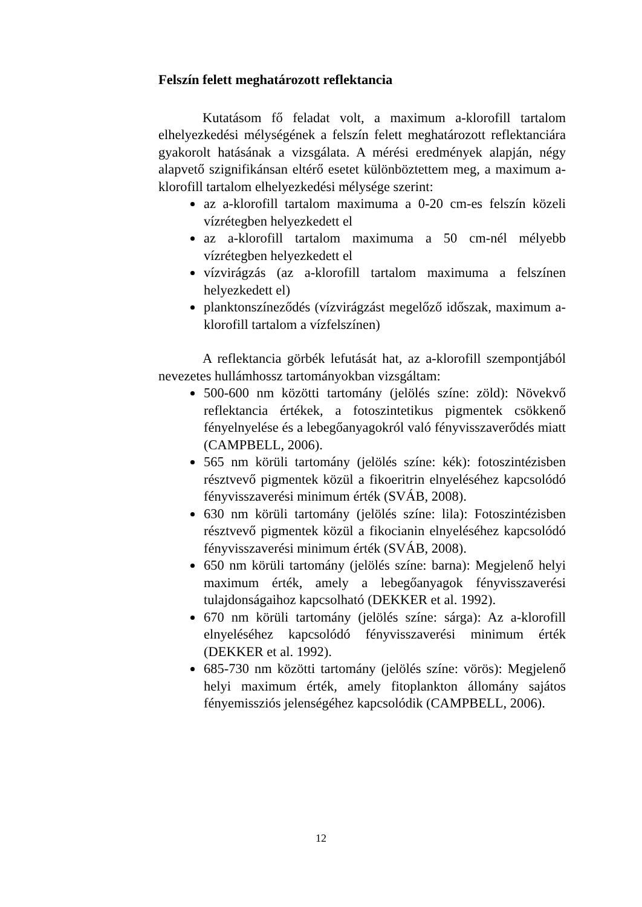Felszín felett meghatározott reflektancia
Kutatásom fő feladat volt, a maximum a-klorofill tartalom elhelyezkedési mélységének a felszín felett meghatározott reflektanciára gyakorolt hatásának a vizsgálata. A mérési eredmények alapján, négy alapvető szignifikánsan eltérő esetet különböztettem meg, a maximum a-klorofill tartalom elhelyezkedési mélysége szerint:
az a-klorofill tartalom maximuma a 0-20 cm-es felszín közeli vízrétegben helyezkedett el
az a-klorofill tartalom maximuma a 50 cm-nél mélyebb vízrétegben helyezkedett el
vízvirágzás (az a-klorofill tartalom maximuma a felszínen helyezkedett el)
planktonszíneződés (vízvirágzást megelőző időszak, maximum a-klorofill tartalom a vízfelszínen)
A reflektancia görbék lefutását hat, az a-klorofill szempontjából nevezetes hullámhossz tartományokban vizsgáltam:
500-600 nm közötti tartomány (jelölés színe: zöld): Növekvő reflektancia értékek, a fotoszintetikus pigmentek csökkenő fényelnyelése és a lebegőanyagokról való fényvisszaverődés miatt (CAMPBELL, 2006).
565 nm körüli tartomány (jelölés színe: kék): fotoszintézisben résztvevő pigmentek közül a fikoeritrin elnyeléséhez kapcsolódó fényvisszaverési minimum érték (SVÁB, 2008).
630 nm körüli tartomány (jelölés színe: lila): Fotoszintézisben résztvevő pigmentek közül a fikocianin elnyeléséhez kapcsolódó fényvisszaverési minimum érték (SVÁB, 2008).
650 nm körüli tartomány (jelölés színe: barna): Megjelenő helyi maximum érték, amely a lebegőanyagok fényvisszaverési tulajdonságaihoz kapcsolható (DEKKER et al. 1992).
670 nm körüli tartomány (jelölés színe: sárga): Az a-klorofill elnyeléséhez kapcsolódó fényvisszaverési minimum érték (DEKKER et al. 1992).
685-730 nm közötti tartomány (jelölés színe: vörös): Megjelenő helyi maximum érték, amely fitoplankton állomány sajátos fényemissziós jelenségéhez kapcsolódik (CAMPBELL, 2006).
12